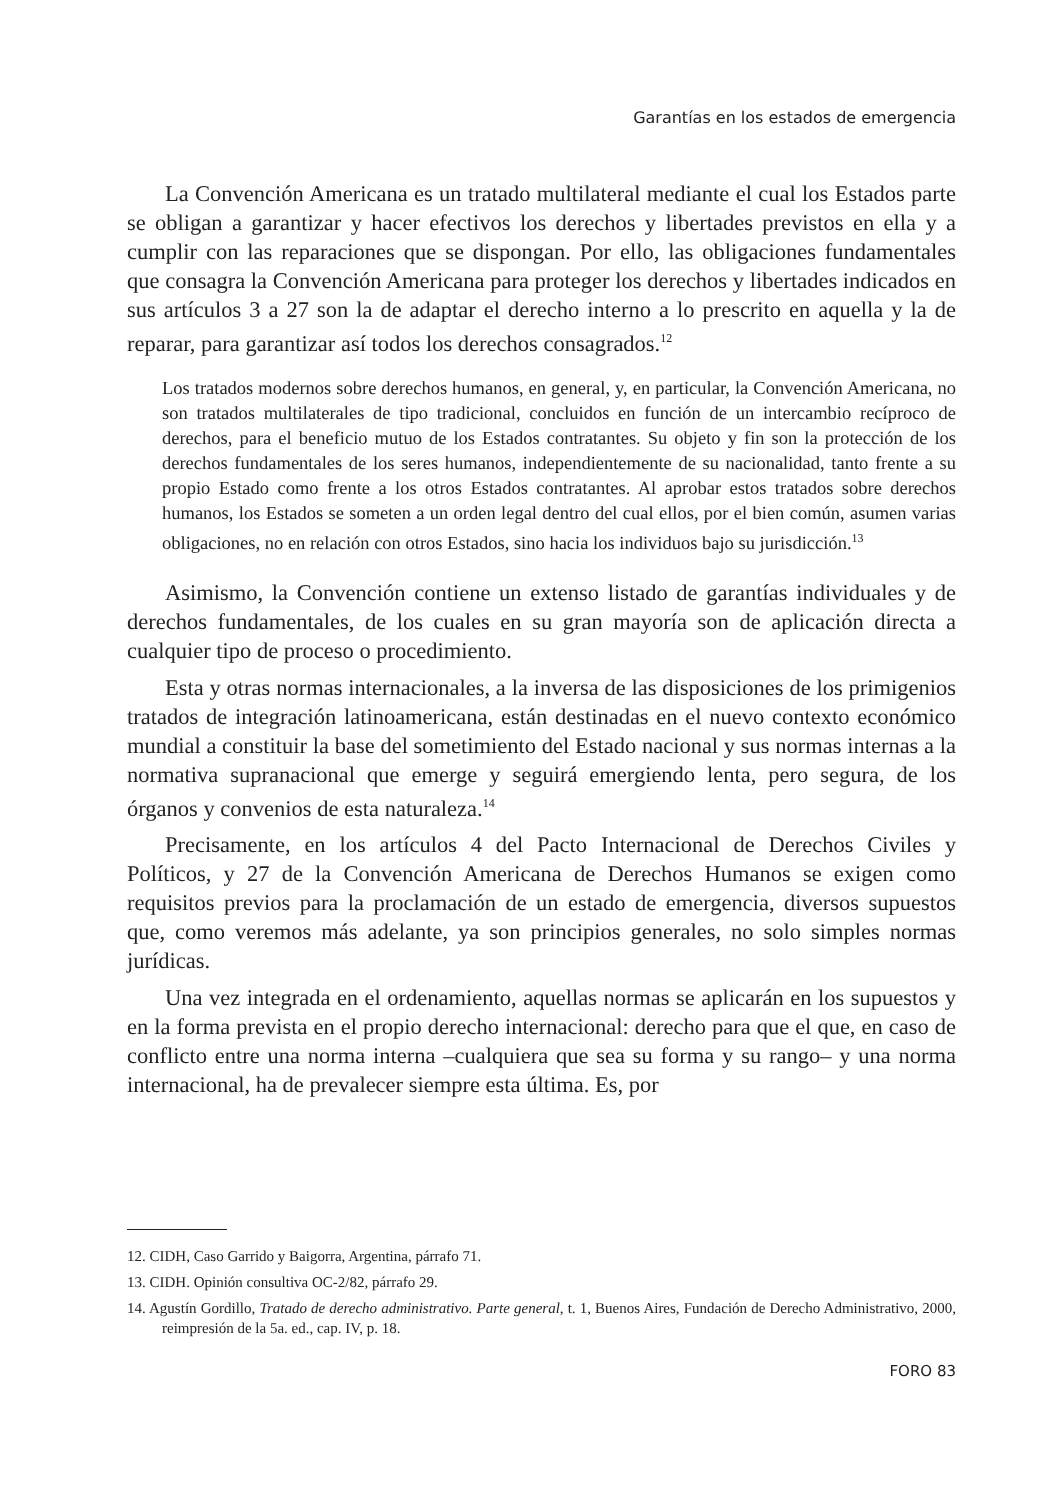Garantías en los estados de emergencia
La Convención Americana es un tratado multilateral mediante el cual los Estados parte se obligan a garantizar y hacer efectivos los derechos y libertades previstos en ella y a cumplir con las reparaciones que se dispongan. Por ello, las obligaciones fundamentales que consagra la Convención Americana para proteger los derechos y libertades indicados en sus artículos 3 a 27 son la de adaptar el derecho interno a lo prescrito en aquella y la de reparar, para garantizar así todos los derechos consagrados.<sup>12</sup>
Los tratados modernos sobre derechos humanos, en general, y, en particular, la Convención Americana, no son tratados multilaterales de tipo tradicional, concluidos en función de un intercambio recíproco de derechos, para el beneficio mutuo de los Estados contratantes. Su objeto y fin son la protección de los derechos fundamentales de los seres humanos, independientemente de su nacionalidad, tanto frente a su propio Estado como frente a los otros Estados contratantes. Al aprobar estos tratados sobre derechos humanos, los Estados se someten a un orden legal dentro del cual ellos, por el bien común, asumen varias obligaciones, no en relación con otros Estados, sino hacia los individuos bajo su jurisdicción.<sup>13</sup>
Asimismo, la Convención contiene un extenso listado de garantías individuales y de derechos fundamentales, de los cuales en su gran mayoría son de aplicación directa a cualquier tipo de proceso o procedimiento.
Esta y otras normas internacionales, a la inversa de las disposiciones de los primigenios tratados de integración latinoamericana, están destinadas en el nuevo contexto económico mundial a constituir la base del sometimiento del Estado nacional y sus normas internas a la normativa supranacional que emerge y seguirá emergiendo lenta, pero segura, de los órganos y convenios de esta naturaleza.<sup>14</sup>
Precisamente, en los artículos 4 del Pacto Internacional de Derechos Civiles y Políticos, y 27 de la Convención Americana de Derechos Humanos se exigen como requisitos previos para la proclamación de un estado de emergencia, diversos supuestos que, como veremos más adelante, ya son principios generales, no solo simples normas jurídicas.
Una vez integrada en el ordenamiento, aquellas normas se aplicarán en los supuestos y en la forma prevista en el propio derecho internacional: derecho para que el que, en caso de conflicto entre una norma interna –cualquiera que sea su forma y su rango– y una norma internacional, ha de prevalecer siempre esta última. Es, por
12. CIDH, Caso Garrido y Baigorra, Argentina, párrafo 71.
13. CIDH. Opinión consultiva OC-2/82, párrafo 29.
14. Agustín Gordillo, Tratado de derecho administrativo. Parte general, t. 1, Buenos Aires, Fundación de Derecho Administrativo, 2000, reimpresión de la 5a. ed., cap. IV, p. 18.
FORO 83